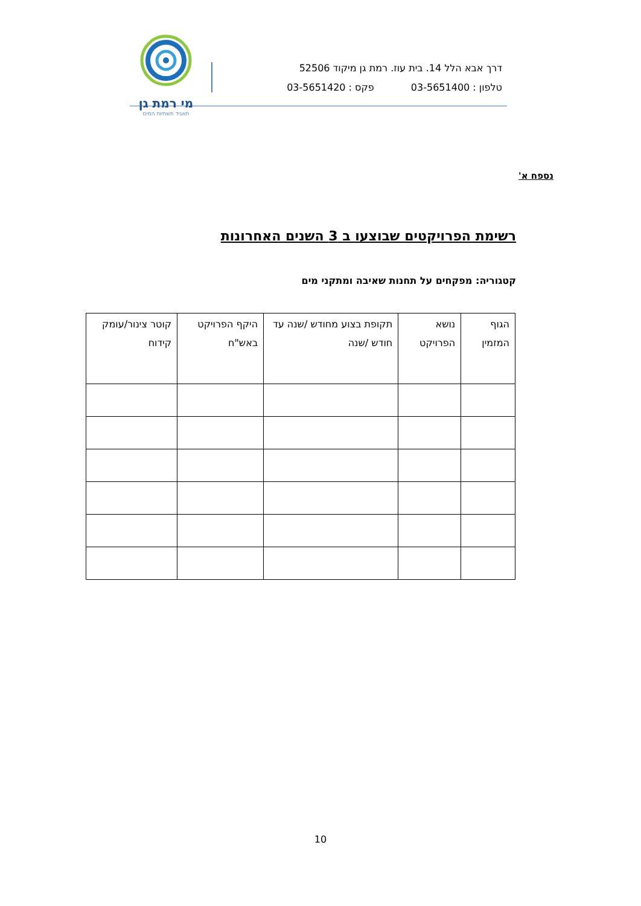דרך אבא הלל 14. בית עוז. רמת גן מיקוד 52506
טלפון : 03-5651400 פקס : 03-5651420
מי רמת גן
תאגיד תשתיות המים
נספח א'
רשימת הפרויקטים שבוצעו ב 3 השנים האחרונות
קטגוריה: מפקחים על תחנות שאיבה ומתקני מים
| הגוף המזמין | נושא הפרויקט | תקופת בצוע מחודש /שנה עד חודש /שנה | היקף הפרויקט באש"ח | קוטר צינור/עומק קידוח |
| --- | --- | --- | --- | --- |
10